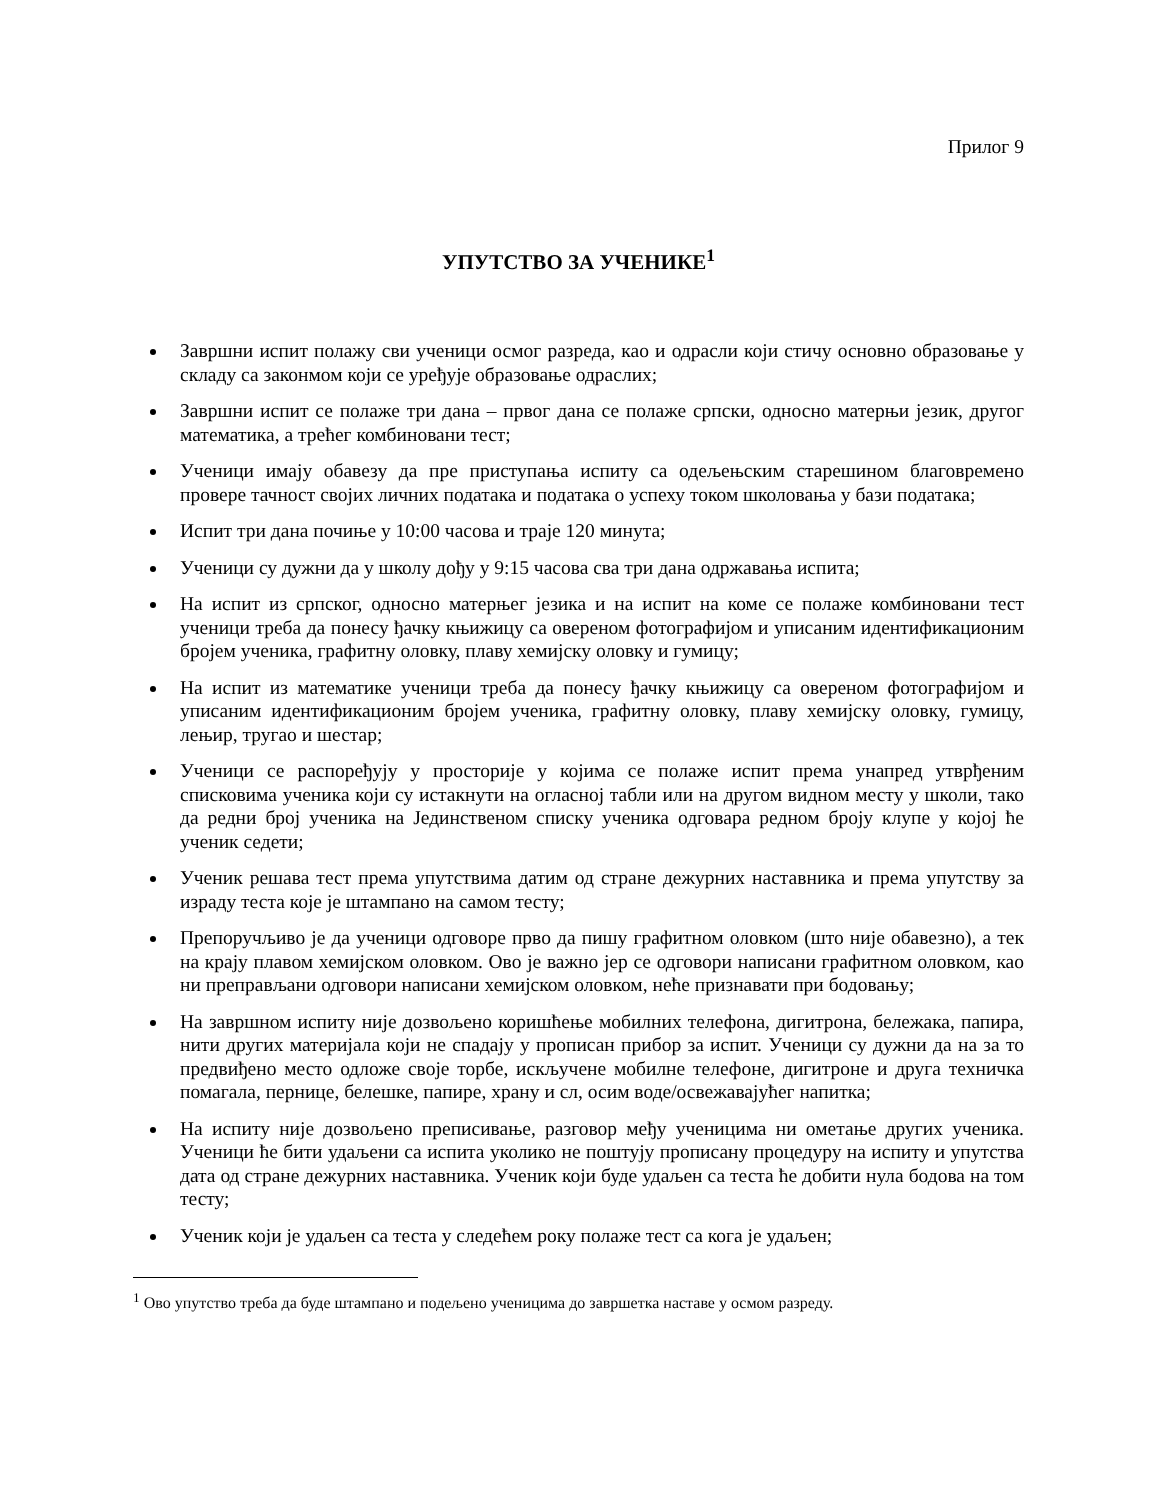Прилог 9
УПУТСТВО ЗА УЧЕНИКЕ<sup>1</sup>
Завршни испит полажу сви ученици осмог разреда, као и одрасли који стичу основно образовање у складу са законмом који се уређује образовање одраслих;
Завршни испит се полаже три дана – првог дана се полаже српски, односно матерњи језик, другог математика, а трећег комбиновани тест;
Ученици имају обавезу да пре приступања испиту са одељењским старешином благовремено провере тачност својих личних података и података о успеху током школовања у бази података;
Испит три дана почиње у 10:00 часова и траје 120 минута;
Ученици су дужни да у школу дођу у 9:15 часова сва три дана одржавања испита;
На испит из српског, односно матерњег језика и на испит на коме се полаже комбиновани тест ученици треба да понесу ђачку књижицу са овереном фотографијом и уписаним идентификационим бројем ученика, графитну оловку, плаву хемијску оловку и гумицу;
На испит из математике ученици треба да понесу ђачку књижицу са овереном фотографијом и уписаним идентификационим бројем ученика, графитну оловку, плаву хемијску оловку, гумицу, лењир, тругао и шестар;
Ученици се распоређују у просторије у којима се полаже испит према унапред утврђеним списковима ученика који су истакнути на огласној табли или на другом видном месту у школи, тако да редни број ученика на Јединственом списку ученика одговара редном броју клупе у којој ће ученик седети;
Ученик решава тест према упутствима датим од стране дежурних наставника и према упутству за израду теста које је штампано на самом тесту;
Препоручљиво је да ученици одговоре прво да пишу графитном оловком (што није обавезно), а тек на крају плавом хемијском оловком. Ово је важно јер се одговори написани графитном оловком, као ни преправљани одговори написани хемијском оловком, неће признавати при бодовању;
На завршном испиту није дозвољено коришћење мобилних телефона, дигитрона, бележака, папира, нити других материјала који не спадају у прописан прибор за испит. Ученици су дужни да на за то предвиђено место одложе своје торбе, искључене мобилне телефоне, дигитроне и друга техничка помагала, пернице, белешке, папире, храну и сл, осим воде/освежавајућег напитка;
На испиту није дозвољено преписивање, разговор међу ученицима ни ометање других ученика. Ученици ће бити удаљени са испита уколико не поштују прописану процедуру на испиту и упутства дата од стране дежурних наставника. Ученик који буде удаљен са теста ће добити нула бодова на том тесту;
Ученик који је удаљен са теста у следећем року полаже тест са кога је удаљен;
<sup>1</sup> Ово упутство треба да буде штампано и подељено ученицима до завршетка наставе у осмом разреду.